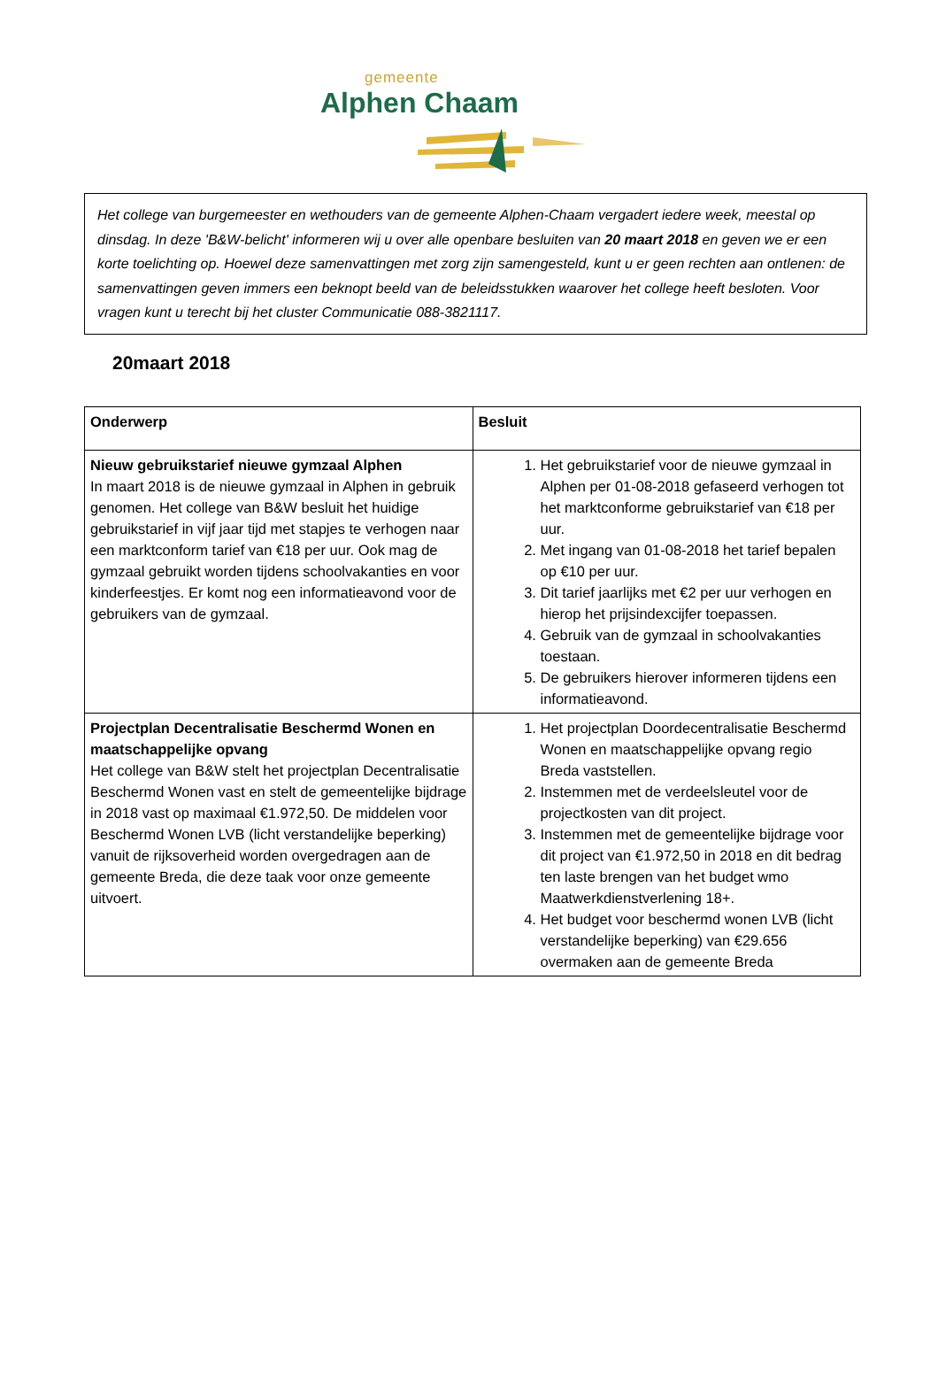gemeente
Alphen Chaam
Het college van burgemeester en wethouders van de gemeente Alphen-Chaam vergadert iedere week, meestal op dinsdag. In deze 'B&W-belicht' informeren wij u over alle openbare besluiten van 20 maart 2018 en geven we er een korte toelichting op. Hoewel deze samenvattingen met zorg zijn samengesteld, kunt u er geen rechten aan ontlenen: de samenvattingen geven immers een beknopt beeld van de beleidsstukken waarover het college heeft besloten. Voor vragen kunt u terecht bij het cluster Communicatie 088-3821117.
20maart 2018
| Onderwerp | Besluit |
| --- | --- |
| Nieuw gebruikstarief nieuwe gymzaal Alphen In maart 2018 is de nieuwe gymzaal in Alphen in gebruik genomen. Het college van B&W besluit het huidige gebruikstarief in vijf jaar tijd met stapjes te verhogen naar een marktconform tarief van €18 per uur. Ook mag de gymzaal gebruikt worden tijdens schoolvakanties en voor kinderfeestjes. Er komt nog een informatieavond voor de gebruikers van de gymzaal. | 1. Het gebruikstarief voor de nieuwe gymzaal in Alphen per 01-08-2018 gefaseerd verhogen tot het marktconforme gebruikstarief van €18 per uur. 2. Met ingang van 01-08-2018 het tarief bepalen op €10 per uur. 3. Dit tarief jaarlijks met €2 per uur verhogen en hierop het prijsindexcijfer toepassen. 4. Gebruik van de gymzaal in schoolvakanties toestaan. 5. De gebruikers hierover informeren tijdens een informatieavond. |
| Projectplan Decentralisatie Beschermd Wonen en maatschappelijke opvang Het college van B&W stelt het projectplan Decentralisatie Beschermd Wonen vast en stelt de gemeentelijke bijdrage in 2018 vast op maximaal €1.972,50. De middelen voor Beschermd Wonen LVB (licht verstandelijke beperking) vanuit de rijksoverheid worden overgedragen aan de gemeente Breda, die deze taak voor onze gemeente uitvoert. | 1. Het projectplan Doordecentralisatie Beschermd Wonen en maatschappelijke opvang regio Breda vaststellen. 2. Instemmen met de verdeelsleutel voor de projectkosten van dit project. 3. Instemmen met de gemeentelijke bijdrage voor dit project van €1.972,50 in 2018 en dit bedrag ten laste brengen van het budget wmo Maatwerkdienstverlening 18+. 4. Het budget voor beschermd wonen LVB (licht verstandelijke beperking) van €29.656 overmaken aan de gemeente Breda |